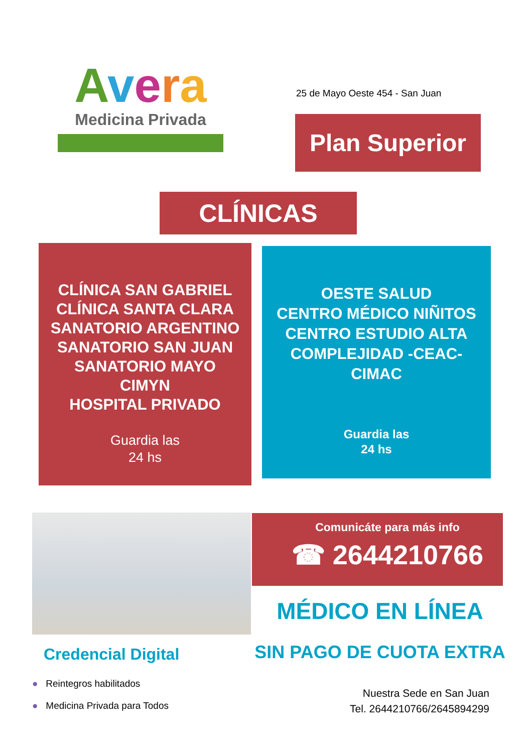Avera
Medicina Privada
25 de Mayo Oeste 454 - San Juan
Plan Superior
CLÍNICAS
CLÍNICA SAN GABRIEL
CLÍNICA SANTA CLARA
SANATORIO ARGENTINO
SANATORIO SAN JUAN
SANATORIO MAYO
CIMYN
HOSPITAL PRIVADO
Guardia las
24 hs
OESTE SALUD
CENTRO MÉDICO NIÑITOS
CENTRO ESTUDIO ALTA
COMPLEJIDAD -CEAC-
CIMAC
Guardia las
24 hs
Comunicáte para más info
☎ 2644210766
MÉDICO EN LÍNEA
SIN PAGO DE CUOTA EXTRA
Credencial Digital
● Reintegros habilitados
● Medicina Privada para Todos
Nuestra Sede en San Juan
Tel. 2644210766/2645894299